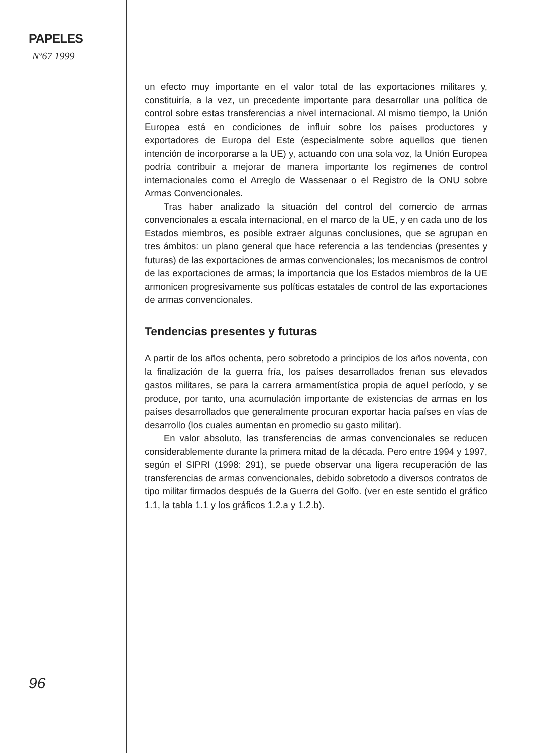PAPELES
Nº67 1999
96
un efecto muy importante en el valor total de las exportaciones militares y, constituiría, a la vez, un precedente importante para desarrollar una política de control sobre estas transferencias a nivel internacional. Al mismo tiempo, la Unión Europea está en condiciones de influir sobre los países productores y exportadores de Europa del Este (especialmente sobre aquellos que tienen intención de incorporarse a la UE) y, actuando con una sola voz, la Unión Europea podría contribuir a mejorar de manera importante los regímenes de control internacionales como el Arreglo de Wassenaar o el Registro de la ONU sobre Armas Convencionales.
Tras haber analizado la situación del control del comercio de armas convencionales a escala internacional, en el marco de la UE, y en cada uno de los Estados miembros, es posible extraer algunas conclusiones, que se agrupan en tres ámbitos: un plano general que hace referencia a las tendencias (presentes y futuras) de las exportaciones de armas convencionales; los mecanismos de control de las exportaciones de armas; la importancia que los Estados miembros de la UE armonicen progresivamente sus políticas estatales de control de las exportaciones de armas convencionales.
Tendencias presentes y futuras
A partir de los años ochenta, pero sobretodo a principios de los años noventa, con la finalización de la guerra fría, los países desarrollados frenan sus elevados gastos militares, se para la carrera armamentística propia de aquel período, y se produce, por tanto, una acumulación importante de existencias de armas en los países desarrollados que generalmente procuran exportar hacia países en vías de desarrollo (los cuales aumentan en promedio su gasto militar).
En valor absoluto, las transferencias de armas convencionales se reducen considerablemente durante la primera mitad de la década. Pero entre 1994 y 1997, según el SIPRI (1998: 291), se puede observar una ligera recuperación de las transferencias de armas convencionales, debido sobretodo a diversos contratos de tipo militar firmados después de la Guerra del Golfo. (ver en este sentido el gráfico 1.1, la tabla 1.1 y los gráficos 1.2.a y 1.2.b).